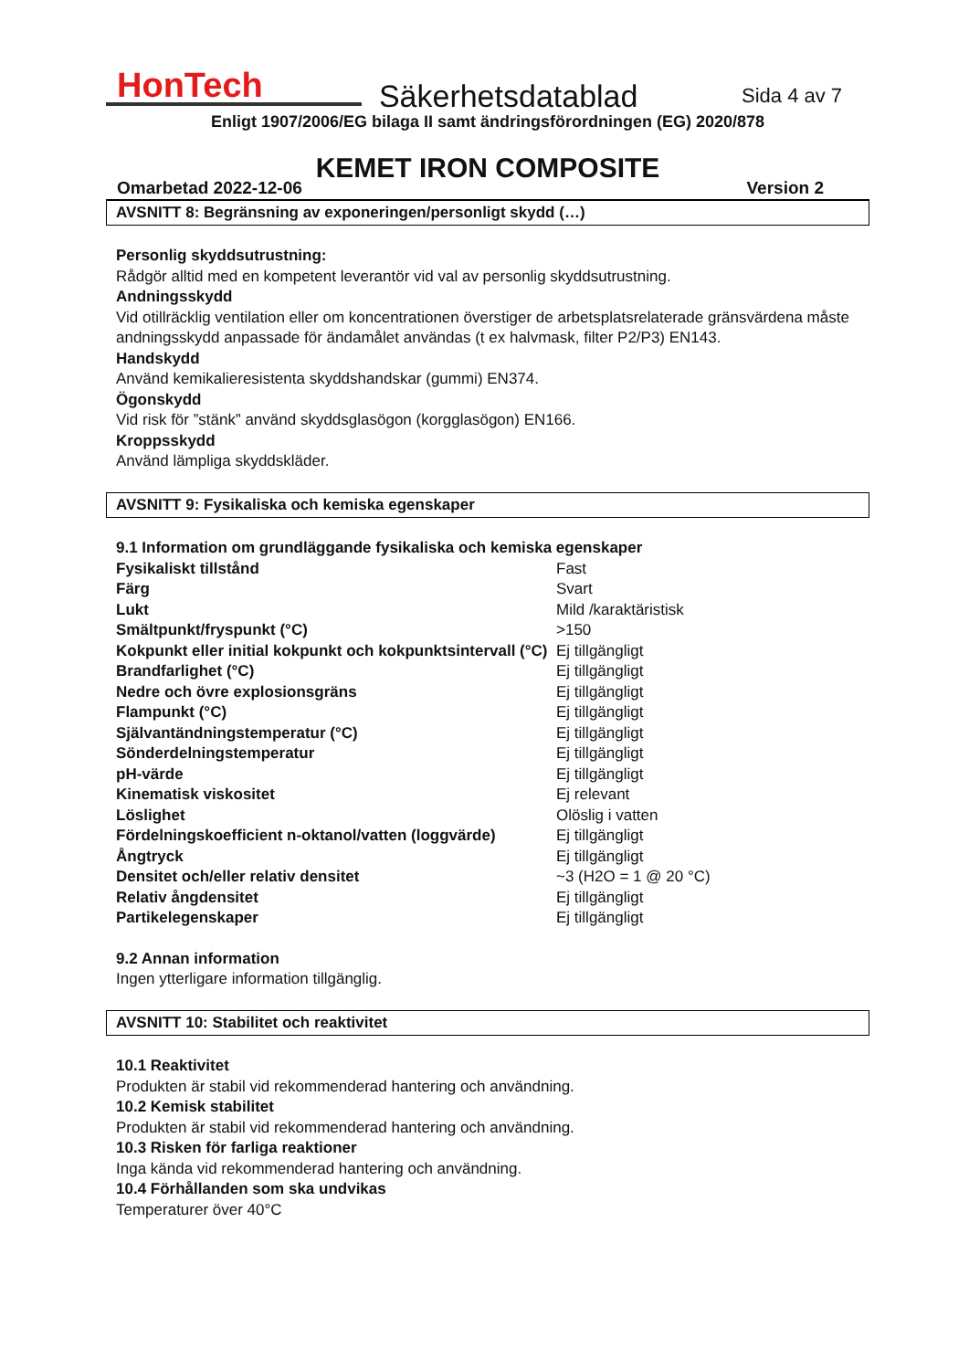HonTech
Säkerhetsdatablad
Sida 4 av 7
Enligt 1907/2006/EG bilaga II samt ändringsförordningen (EG) 2020/878
KEMET IRON COMPOSITE
Omarbetad 2022-12-06 Version 2
AVSNITT 8: Begränsning av exponeringen/personligt skydd (…)
Personlig skyddsutrustning:
Rådgör alltid med en kompetent leverantör vid val av personlig skyddsutrustning.
Andningsskydd
Vid otillräcklig ventilation eller om koncentrationen överstiger de arbetsplatsrelaterade gränsvärdena måste andningsskydd anpassade för ändamålet användas (t ex halvmask, filter P2/P3) EN143.
Handskydd
Använd kemikalieresistenta skyddshandskar (gummi) EN374.
Ögonskydd
Vid risk för ”stänk” använd skyddsglasögon (korgglasögon) EN166.
Kroppsskydd
Använd lämpliga skyddskläder.
AVSNITT 9: Fysikaliska och kemiska egenskaper
9.1 Information om grundläggande fysikaliska och kemiska egenskaper
| Fysikaliskt tillstånd | Fast |
| Färg | Svart |
| Lukt | Mild /karaktäristisk |
| Smältpunkt/fryspunkt (°C) | >150 |
| Kokpunkt eller initial kokpunkt och kokpunktsintervall (°C) | Ej tillgängligt |
| Brandfarlighet (°C) | Ej tillgängligt |
| Nedre och övre explosionsgräns | Ej tillgängligt |
| Flampunkt (°C) | Ej tillgängligt |
| Självantändningstemperatur (°C) | Ej tillgängligt |
| Sönderdelningstemperatur | Ej tillgängligt |
| pH-värde | Ej tillgängligt |
| Kinematisk viskositet | Ej relevant |
| Löslighet | Olöslig i vatten |
| Fördelningskoefficient n-oktanol/vatten (loggvärde) | Ej tillgängligt |
| Ångtryck | Ej tillgängligt |
| Densitet och/eller relativ densitet | ~3 (H2O = 1 @ 20 °C) |
| Relativ ångdensitet | Ej tillgängligt |
| Partikelegenskaper | Ej tillgängligt |
9.2 Annan information
Ingen ytterligare information tillgänglig.
AVSNITT 10: Stabilitet och reaktivitet
10.1 Reaktivitet
Produkten är stabil vid rekommenderad hantering och användning.
10.2 Kemisk stabilitet
Produkten är stabil vid rekommenderad hantering och användning.
10.3 Risken för farliga reaktioner
Inga kända vid rekommenderad hantering och användning.
10.4 Förhållanden som ska undvikas
Temperaturer över 40°C